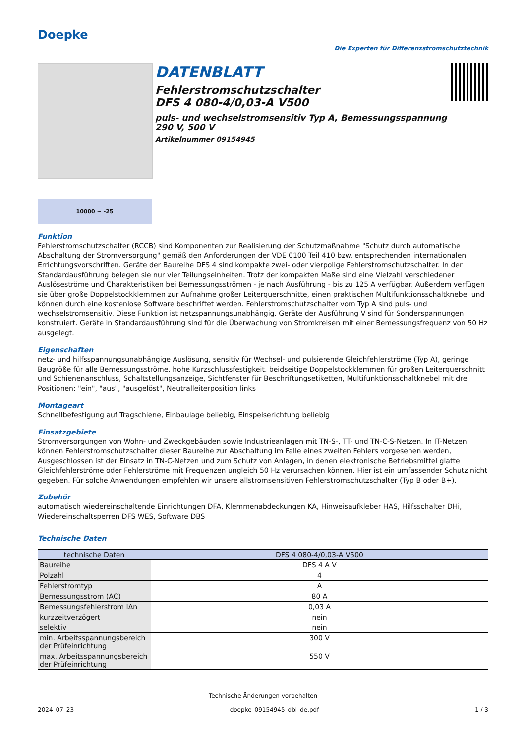Doepke
Die Experten für Differenzstromschutztechnik
DATENBLATT
Fehlerstromschutzschalter
DFS 4 080-4/0,03-A V500
puls- und wechselstromsensitiv Typ A, Bemessungsspannung 290 V, 500 V
Artikelnummer 09154945
10000 ~ -25
Funktion
Fehlerstromschutzschalter (RCCB) sind Komponenten zur Realisierung der Schutzmaßnahme "Schutz durch automatische Abschaltung der Stromversorgung" gemäß den Anforderungen der VDE 0100 Teil 410 bzw. entsprechenden internationalen Errichtungsvorschriften. Geräte der Baureihe DFS 4 sind kompakte zwei- oder vierpolige Fehlerstromschutzschalter. In der Standardausführung belegen sie nur vier Teilungseinheiten. Trotz der kompakten Maße sind eine Vielzahl verschiedener Auslöseströme und Charakteristiken bei Bemessungsströmen - je nach Ausführung - bis zu 125 A verfügbar. Außerdem verfügen sie über große Doppelstockklemmen zur Aufnahme großer Leiterquerschnitte, einen praktischen Multifunktionsschaltknebel und können durch eine kostenlose Software beschriftet werden. Fehlerstromschutzschalter vom Typ A sind puls- und wechselstromsensitiv. Diese Funktion ist netzspannungsunabhängig. Geräte der Ausführung V sind für Sonderspannungen konstruiert. Geräte in Standardausführung sind für die Überwachung von Stromkreisen mit einer Bemessungsfrequenz von 50 Hz ausgelegt.
Eigenschaften
netz- und hilfsspannungsunabhängige Auslösung, sensitiv für Wechsel- und pulsierende Gleichfehlerströme (Typ A), geringe Baugröße für alle Bemessungsströme, hohe Kurzschlussfestigkeit, beidseitige Doppelstockklemmen für großen Leiterquerschnitt und Schienenanschluss, Schaltstellungsanzeige, Sichtfenster für Beschriftungsetiketten, Multifunktionsschaltknebel mit drei Positionen: "ein", "aus", "ausgelöst", Neutralleiterposition links
Montageart
Schnellbefestigung auf Tragschiene, Einbaulage beliebig, Einspeiserichtung beliebig
Einsatzgebiete
Stromversorgungen von Wohn- und Zweckgebäuden sowie Industrieanlagen mit TN-S-, TT- und TN-C-S-Netzen. In IT-Netzen können Fehlerstromschutzschalter dieser Baureihe zur Abschaltung im Falle eines zweiten Fehlers vorgesehen werden, Ausgeschlossen ist der Einsatz in TN-C-Netzen und zum Schutz von Anlagen, in denen elektronische Betriebsmittel glatte Gleichfehlerströme oder Fehlerströme mit Frequenzen ungleich 50 Hz verursachen können. Hier ist ein umfassender Schutz nicht gegeben. Für solche Anwendungen empfehlen wir unsere allstromsensitiven Fehlerstromschutzschalter (Typ B oder B+).
Zubehör
automatisch wiedereinschaltende Einrichtungen DFA, Klemmenabdeckungen KA, Hinweisaufkleber HAS, Hilfsschalter DHi, Wiedereinschaltsperren DFS WES, Software DBS
Technische Daten
| technische Daten | DFS 4 080-4/0,03-A V500 |
| --- | --- |
| Baureihe | DFS 4 A V |
| Polzahl | 4 |
| Fehlerstromtyp | A |
| Bemessungsstrom (AC) | 80 A |
| Bemessungsfehlerstrom IΔn | 0,03 A |
| kurzzeitverzögert | nein |
| selektiv | nein |
| min. Arbeitsspannungsbereich der Prüfeinrichtung | 300 V |
| max. Arbeitsspannungsbereich der Prüfeinrichtung | 550 V |
Technische Änderungen vorbehalten
2024_07_23 doepke_09154945_dbl_de.pdf 1 / 3